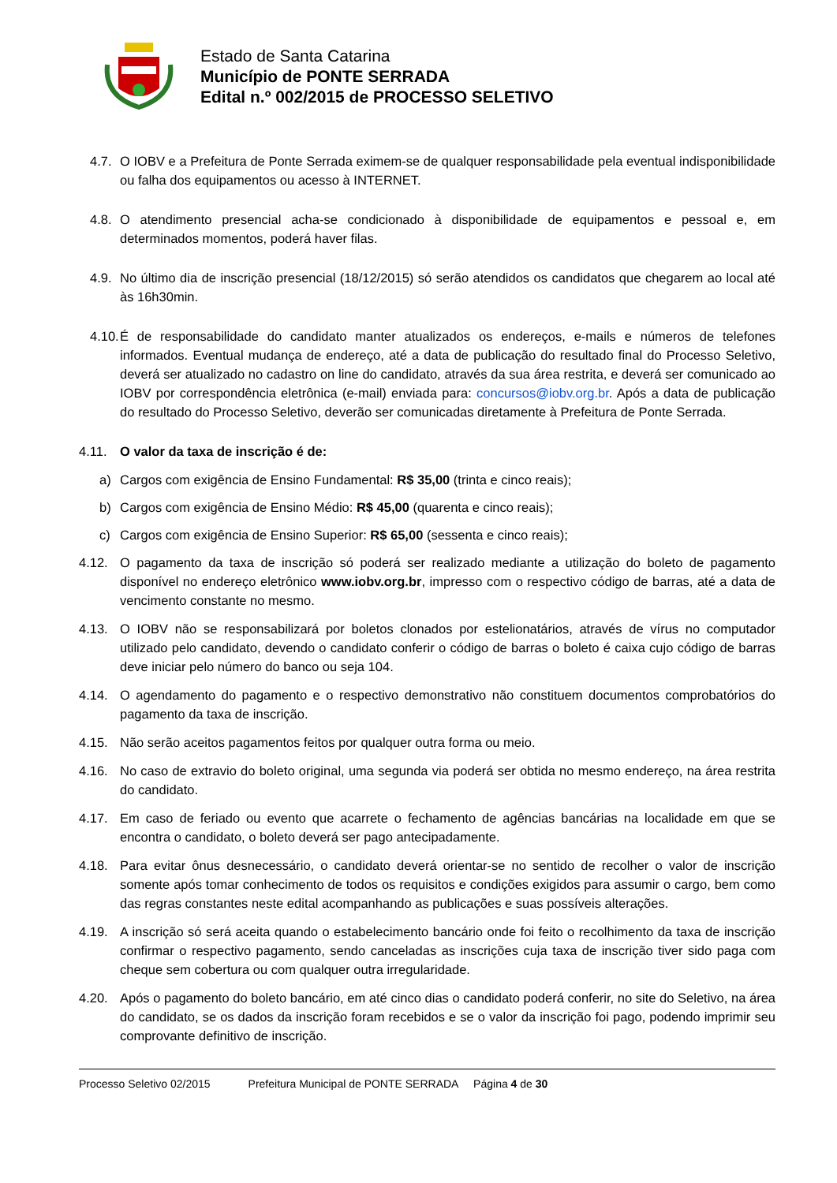Estado de Santa Catarina
Município de PONTE SERRADA
Edital n.º 002/2015 de PROCESSO SELETIVO
4.7. O IOBV e a Prefeitura de Ponte Serrada eximem-se de qualquer responsabilidade pela eventual indisponibilidade ou falha dos equipamentos ou acesso à INTERNET.
4.8. O atendimento presencial acha-se condicionado à disponibilidade de equipamentos e pessoal e, em determinados momentos, poderá haver filas.
4.9. No último dia de inscrição presencial (18/12/2015) só serão atendidos os candidatos que chegarem ao local até às 16h30min.
4.10. É de responsabilidade do candidato manter atualizados os endereços, e-mails e números de telefones informados. Eventual mudança de endereço, até a data de publicação do resultado final do Processo Seletivo, deverá ser atualizado no cadastro on line do candidato, através da sua área restrita, e deverá ser comunicado ao IOBV por correspondência eletrônica (e-mail) enviada para: concursos@iobv.org.br. Após a data de publicação do resultado do Processo Seletivo, deverão ser comunicadas diretamente à Prefeitura de Ponte Serrada.
4.11. O valor da taxa de inscrição é de:
a) Cargos com exigência de Ensino Fundamental: R$ 35,00 (trinta e cinco reais);
b) Cargos com exigência de Ensino Médio: R$ 45,00 (quarenta e cinco reais);
c) Cargos com exigência de Ensino Superior: R$ 65,00 (sessenta e cinco reais);
4.12. O pagamento da taxa de inscrição só poderá ser realizado mediante a utilização do boleto de pagamento disponível no endereço eletrônico www.iobv.org.br, impresso com o respectivo código de barras, até a data de vencimento constante no mesmo.
4.13. O IOBV não se responsabilizará por boletos clonados por estelionatários, através de vírus no computador utilizado pelo candidato, devendo o candidato conferir o código de barras o boleto é caixa cujo código de barras deve iniciar pelo número do banco ou seja 104.
4.14. O agendamento do pagamento e o respectivo demonstrativo não constituem documentos comprobatórios do pagamento da taxa de inscrição.
4.15. Não serão aceitos pagamentos feitos por qualquer outra forma ou meio.
4.16. No caso de extravio do boleto original, uma segunda via poderá ser obtida no mesmo endereço, na área restrita do candidato.
4.17. Em caso de feriado ou evento que acarrete o fechamento de agências bancárias na localidade em que se encontra o candidato, o boleto deverá ser pago antecipadamente.
4.18. Para evitar ônus desnecessário, o candidato deverá orientar-se no sentido de recolher o valor de inscrição somente após tomar conhecimento de todos os requisitos e condições exigidos para assumir o cargo, bem como das regras constantes neste edital acompanhando as publicações e suas possíveis alterações.
4.19. A inscrição só será aceita quando o estabelecimento bancário onde foi feito o recolhimento da taxa de inscrição confirmar o respectivo pagamento, sendo canceladas as inscrições cuja taxa de inscrição tiver sido paga com cheque sem cobertura ou com qualquer outra irregularidade.
4.20. Após o pagamento do boleto bancário, em até cinco dias o candidato poderá conferir, no site do Seletivo, na área do candidato, se os dados da inscrição foram recebidos e se o valor da inscrição foi pago, podendo imprimir seu comprovante definitivo de inscrição.
Processo Seletivo 02/2015 Prefeitura Municipal de PONTE SERRADA Página 4 de 30